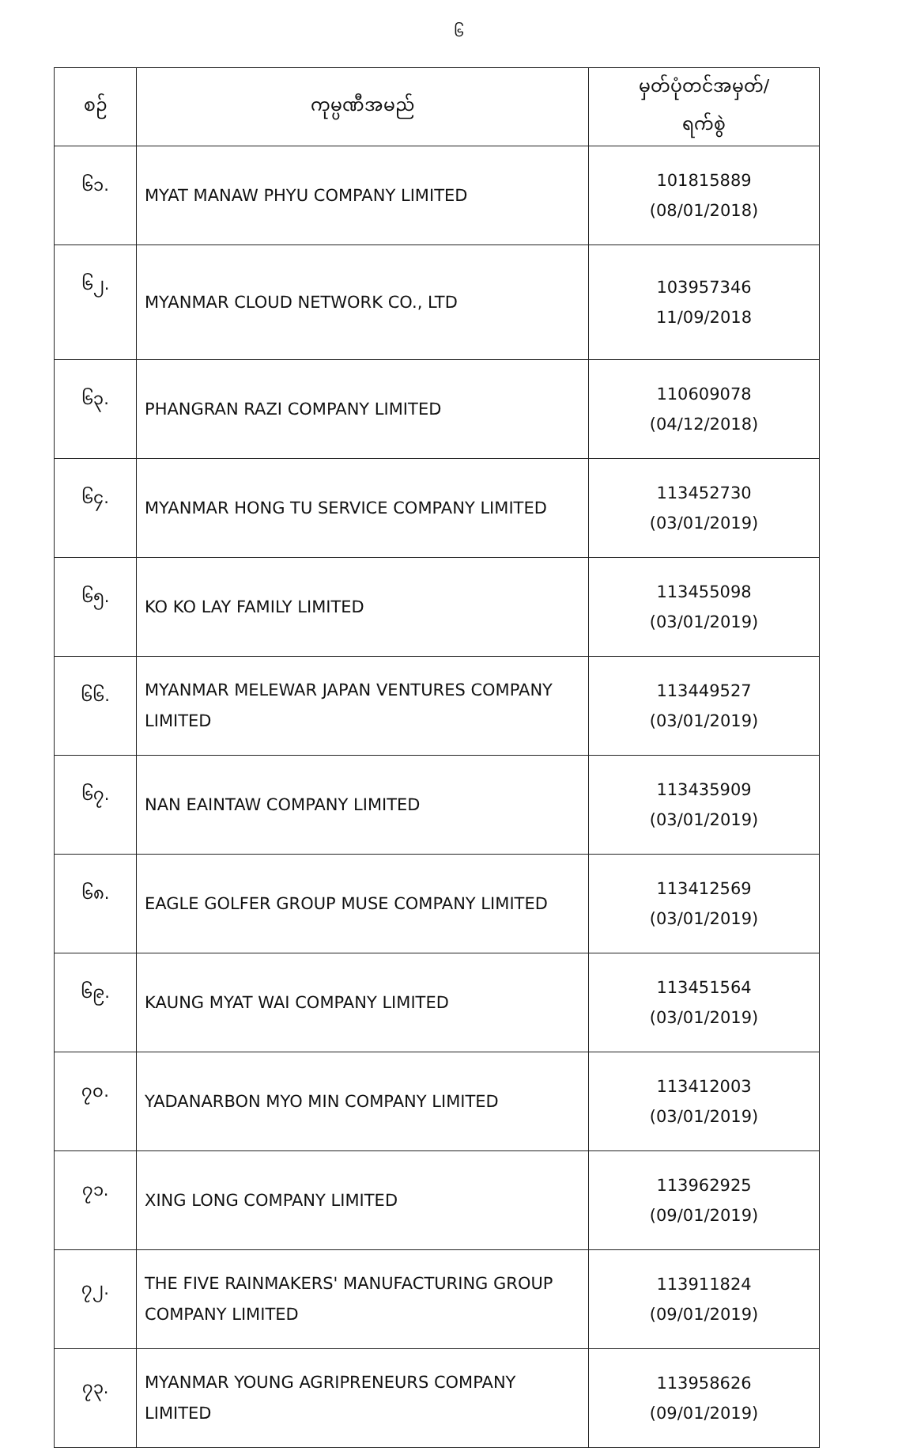၆
| စဉ် | ကုမ္ပဏီအမည် | မှတ်ပုံတင်အမှတ်/ ရက်စွဲ |
| --- | --- | --- |
| ၆၁. | MYAT MANAW PHYU COMPANY LIMITED | 101815889 (08/01/2018) |
| ၆၂. | MYANMAR CLOUD NETWORK CO., LTD | 103957346 11/09/2018 |
| ၆၃. | PHANGRAN RAZI COMPANY LIMITED | 110609078 (04/12/2018) |
| ၆၄. | MYANMAR HONG TU SERVICE COMPANY LIMITED | 113452730 (03/01/2019) |
| ၆၅. | KO KO LAY FAMILY LIMITED | 113455098 (03/01/2019) |
| ၆၆. | MYANMAR MELEWAR JAPAN VENTURES COMPANY LIMITED | 113449527 (03/01/2019) |
| ၆၇. | NAN EAINTAW COMPANY LIMITED | 113435909 (03/01/2019) |
| ၆၈. | EAGLE GOLFER GROUP MUSE COMPANY LIMITED | 113412569 (03/01/2019) |
| ၆၉. | KAUNG MYAT WAI COMPANY LIMITED | 113451564 (03/01/2019) |
| ၇၀. | YADANARBON MYO MIN COMPANY LIMITED | 113412003 (03/01/2019) |
| ၇၁. | XING LONG COMPANY LIMITED | 113962925 (09/01/2019) |
| ၇၂. | THE FIVE RAINMAKERS' MANUFACTURING GROUP COMPANY LIMITED | 113911824 (09/01/2019) |
| ၇၃. | MYANMAR YOUNG AGRIPRENEURS COMPANY LIMITED | 113958626 (09/01/2019) |